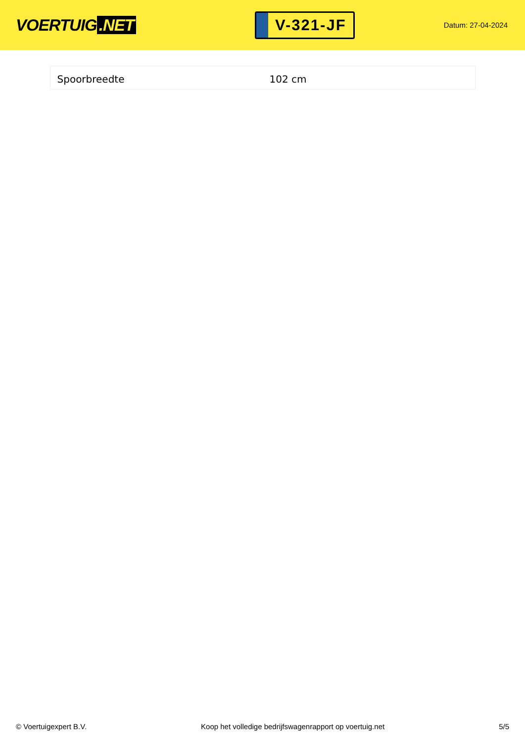VOERTUIG.NET
V-321-JF
Datum: 27-04-2024
| Spoorbreedte | 102 cm |
© Voertuigexpert B.V. Koop het volledige bedrijfswagenrapport op voertuig.net 5/5